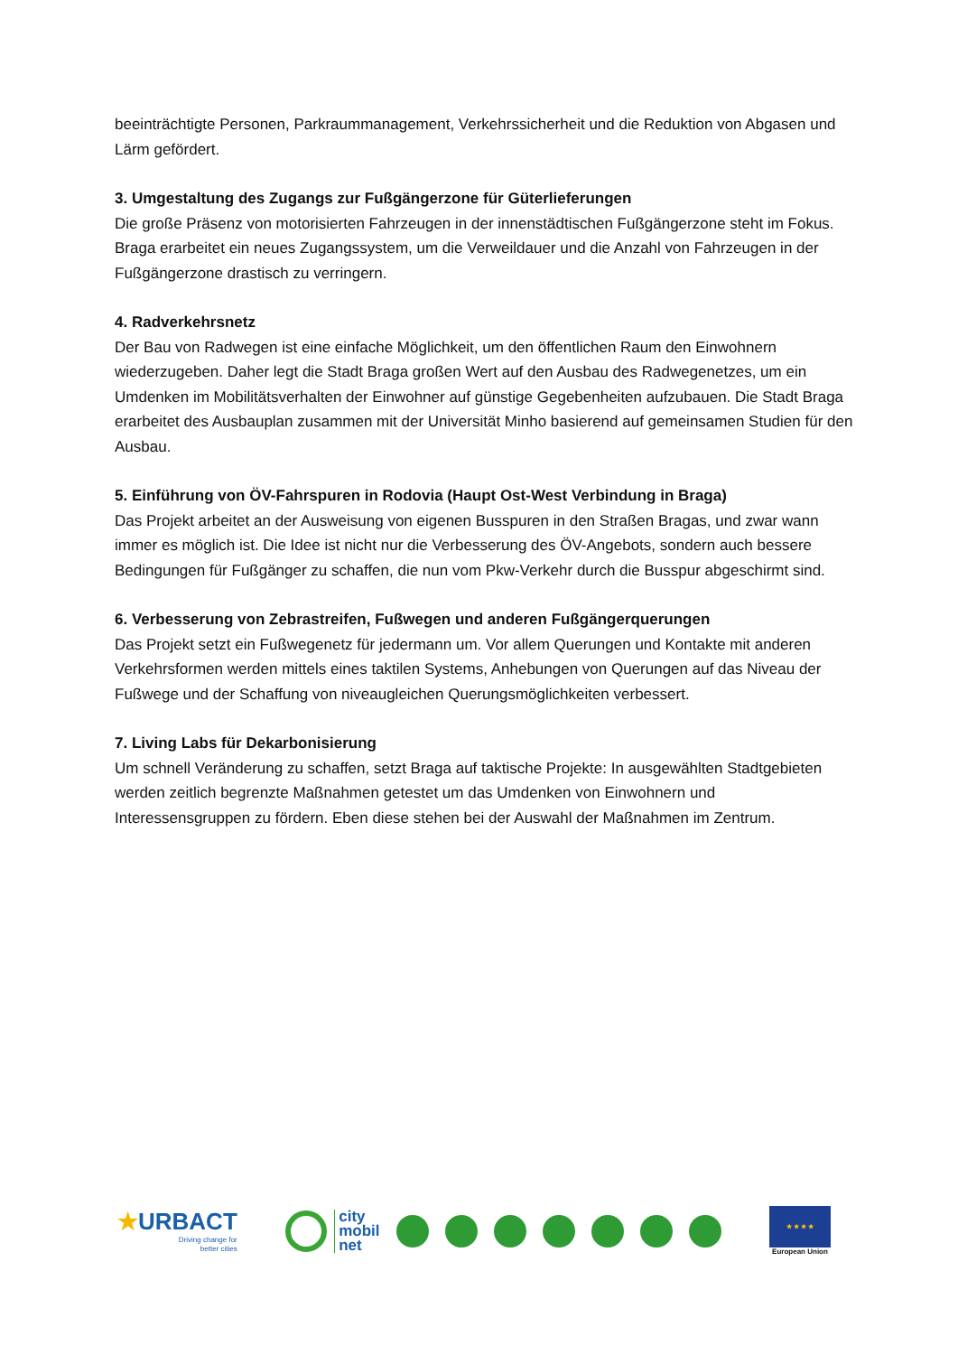beeinträchtigte Personen, Parkraummanagement, Verkehrssicherheit und die Reduktion von Abgasen und Lärm gefördert.
3. Umgestaltung des Zugangs zur Fußgängerzone für Güterlieferungen
Die große Präsenz von motorisierten Fahrzeugen in der innenstädtischen Fußgängerzone steht im Fokus. Braga erarbeitet ein neues Zugangssystem, um die Verweildauer und die Anzahl von Fahrzeugen in der Fußgängerzone drastisch zu verringern.
4. Radverkehrsnetz
Der Bau von Radwegen ist eine einfache Möglichkeit, um den öffentlichen Raum den Einwohnern wiederzugeben. Daher legt die Stadt Braga großen Wert auf den Ausbau des Radwegenetzes, um ein Umdenken im Mobilitätsverhalten der Einwohner auf günstige Gegebenheiten aufzubauen. Die Stadt Braga erarbeitet des Ausbauplan zusammen mit der Universität Minho basierend auf gemeinsamen Studien für den Ausbau.
5. Einführung von ÖV-Fahrspuren in Rodovia (Haupt Ost-West Verbindung in Braga)
Das Projekt arbeitet an der Ausweisung von eigenen Busspuren in den Straßen Bragas, und zwar wann immer es möglich ist. Die Idee ist nicht nur die Verbesserung des ÖV-Angebots, sondern auch bessere Bedingungen für Fußgänger zu schaffen, die nun vom Pkw-Verkehr durch die Busspur abgeschirmt sind.
6. Verbesserung von Zebrastreifen, Fußwegen und anderen Fußgängerquerungen
Das Projekt setzt ein Fußwegenetz für jedermann um. Vor allem Querungen und Kontakte mit anderen Verkehrsformen werden mittels eines taktilen Systems, Anhebungen von Querungen auf das Niveau der Fußwege und der Schaffung von niveaugleichen Querungsmöglichkeiten verbessert.
7. Living Labs für Dekarbonisierung
Um schnell Veränderung zu schaffen, setzt Braga auf taktische Projekte: In ausgewählten Stadtgebieten werden zeitlich begrenzte Maßnahmen getestet um das Umdenken von Einwohnern und Interessensgruppen zu fördern. Eben diese stehen bei der Auswahl der Maßnahmen im Zentrum.
★URBACT
Driving change for
better cities
city
mobil
net
★ ★ ★ ★
European Union